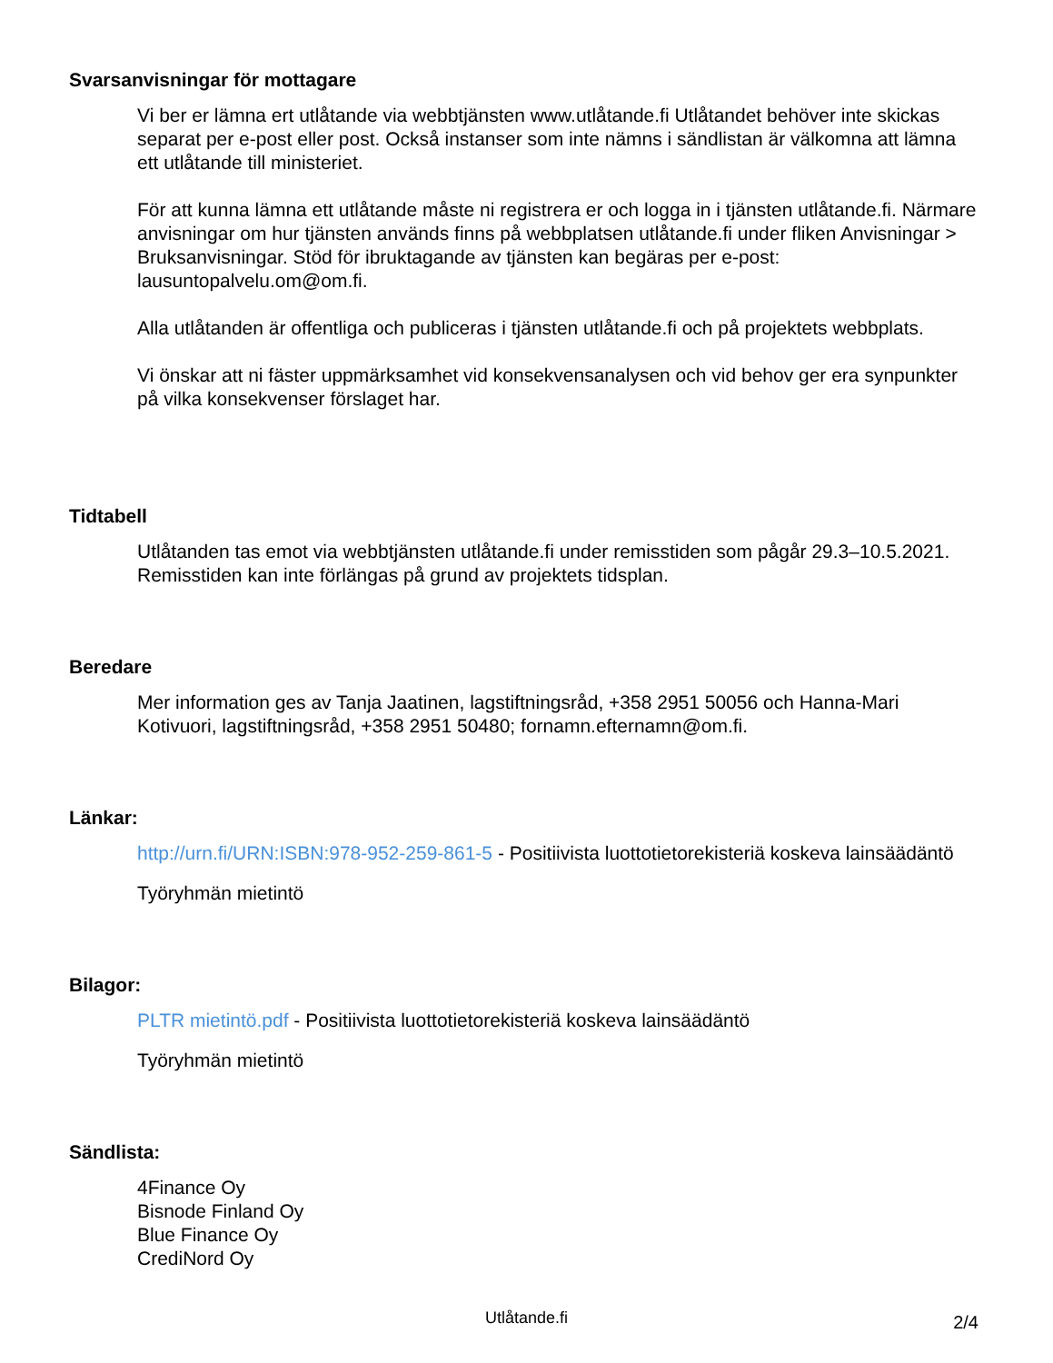Svarsanvisningar för mottagare
Vi ber er lämna ert utlåtande via webbtjänsten www.utlåtande.fi Utlåtandet behöver inte skickas separat per e-post eller post. Också instanser som inte nämns i sändlistan är välkomna att lämna ett utlåtande till ministeriet.
För att kunna lämna ett utlåtande måste ni registrera er och logga in i tjänsten utlåtande.fi. Närmare anvisningar om hur tjänsten används finns på webbplatsen utlåtande.fi under fliken Anvisningar > Bruksanvisningar. Stöd för ibruktagande av tjänsten kan begäras per e-post: lausuntopalvelu.om@om.fi.
Alla utlåtanden är offentliga och publiceras i tjänsten utlåtande.fi och på projektets webbplats.
Vi önskar att ni fäster uppmärksamhet vid konsekvensanalysen och vid behov ger era synpunkter på vilka konsekvenser förslaget har.
Tidtabell
Utlåtanden tas emot via webbtjänsten utlåtande.fi under remisstiden som pågår 29.3–10.5.2021. Remisstiden kan inte förlängas på grund av projektets tidsplan.
Beredare
Mer information ges av Tanja Jaatinen, lagstiftningsråd, +358 2951 50056 och Hanna-Mari Kotivuori, lagstiftningsråd, +358 2951 50480; fornamn.efternamn@om.fi.
Länkar:
http://urn.fi/URN:ISBN:978-952-259-861-5 - Positiivista luottotietorekisteriä koskeva lainsäädäntö
Työryhmän mietintö
Bilagor:
PLTR mietintö.pdf - Positiivista luottotietorekisteriä koskeva lainsäädäntö
Työryhmän mietintö
Sändlista:
4Finance Oy
Bisnode Finland Oy
Blue Finance Oy
CrediNord Oy
Utlåtande.fi
2/4